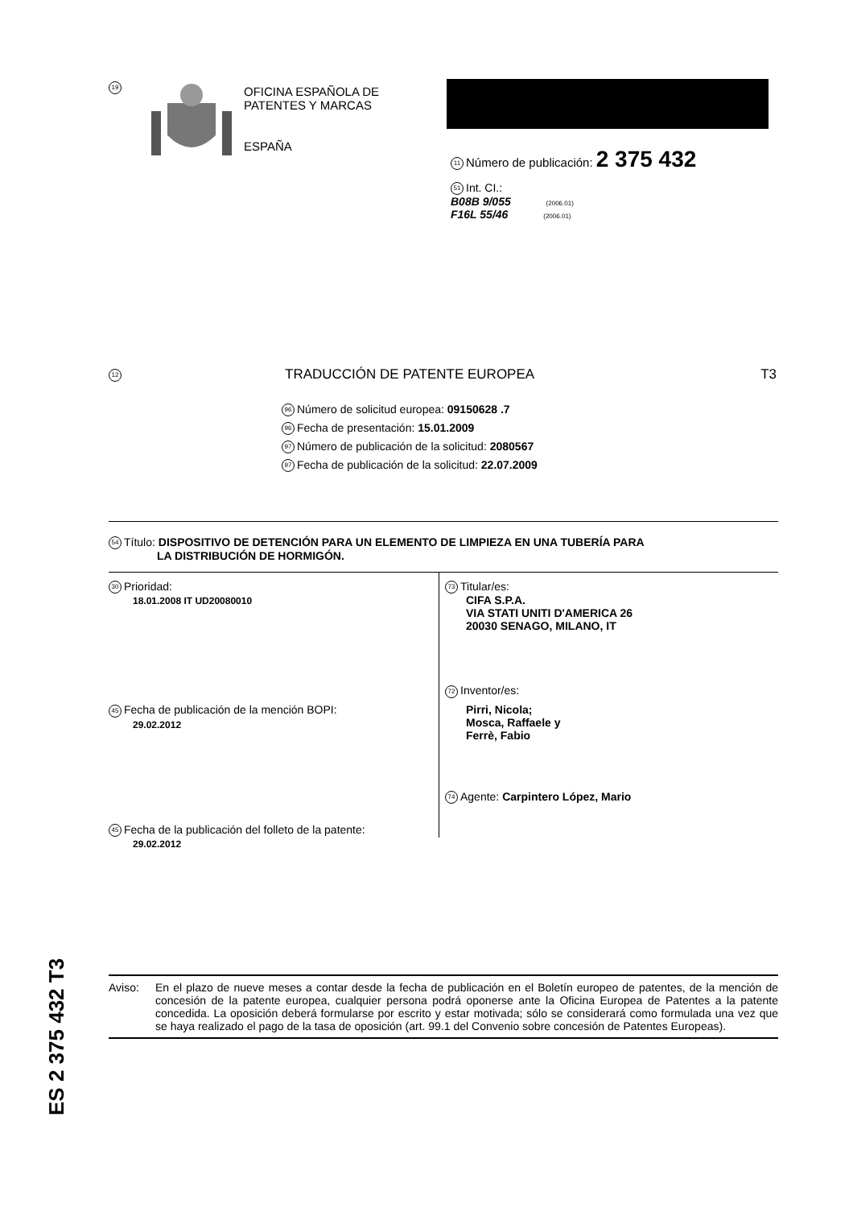19
OFICINA ESPAÑOLA DE
PATENTES Y MARCAS
ESPAÑA
11 Número de publicación: 2 375 432
51 Int. CI.:
B08B 9/055 (2006.01)
F16L 55/46 (2006.01)
12 TRADUCCIÓN DE PATENTE EUROPEA T3
96 Número de solicitud europea: 09150628 .7
96 Fecha de presentación: 15.01.2009
97 Número de publicación de la solicitud: 2080567
97 Fecha de publicación de la solicitud: 22.07.2009
54 Título: DISPOSITIVO DE DETENCIÓN PARA UN ELEMENTO DE LIMPIEZA EN UNA TUBERÍA PARA
LA DISTRIBUCIÓN DE HORMIGÓN.
30 Prioridad:
18.01.2008 IT UD20080010
45 Fecha de publicación de la mención BOPI:
29.02.2012
45 Fecha de la publicación del folleto de la patente:
29.02.2012
73 Titular/es:
CIFA S.P.A.
VIA STATI UNITI D'AMERICA 26
20030 SENAGO, MILANO, IT
72 Inventor/es:
Pirri, Nicola;
Mosca, Raffaele y
Ferrè, Fabio
74 Agente: Carpintero López, Mario
ES 2 375 432 T3
Aviso: En el plazo de nueve meses a contar desde la fecha de publicación en el Boletín europeo de patentes, de la mención de concesión de la patente europea, cualquier persona podrá oponerse ante la Oficina Europea de Patentes a la patente concedida. La oposición deberá formularse por escrito y estar motivada; sólo se considerará como formulada una vez que se haya realizado el pago de la tasa de oposición (art. 99.1 del Convenio sobre concesión de Patentes Europeas).